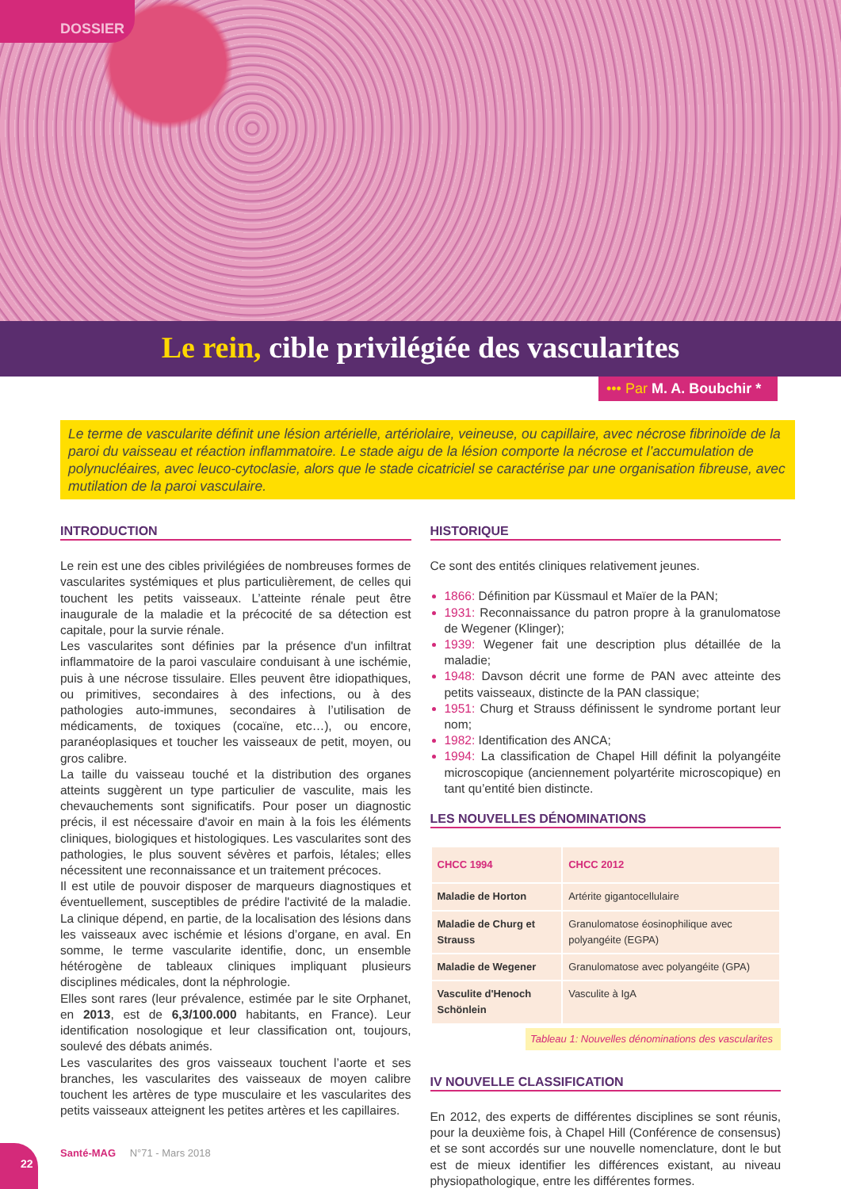DOSSIER
Le rein, cible privilégiée des vascularites
••• Par M. A. Boubchir *
Le terme de vascularite définit une lésion artérielle, artériolaire, veineuse, ou capillaire, avec nécrose fibrinoïde de la paroi du vaisseau et réaction inflammatoire. Le stade aigu de la lésion comporte la nécrose et l’accumulation de polynucléaires, avec leuco-cytoclasie, alors que le stade cicatriciel se caractérise par une organisation fibreuse, avec mutilation de la paroi vasculaire.
INTRODUCTION
Le rein est une des cibles privilégiées de nombreuses formes de vascularites systémiques et plus particulièrement, de celles qui touchent les petits vaisseaux. L’atteinte rénale peut être inaugurale de la maladie et la précocité de sa détection est capitale, pour la survie rénale.
Les vascularites sont définies par la présence d'un infiltrat inflammatoire de la paroi vasculaire conduisant à une ischémie, puis à une nécrose tissulaire. Elles peuvent être idiopathiques, ou primitives, secondaires à des infections, ou à des pathologies auto-immunes, secondaires à l’utilisation de médicaments, de toxiques (cocaïne, etc…), ou encore, paranéoplasiques et toucher les vaisseaux de petit, moyen, ou gros calibre.
La taille du vaisseau touché et la distribution des organes atteints suggèrent un type particulier de vasculite, mais les chevauchements sont significatifs. Pour poser un diagnostic précis, il est nécessaire d'avoir en main à la fois les éléments cliniques, biologiques et histologiques. Les vascularites sont des pathologies, le plus souvent sévères et parfois, létales; elles nécessitent une reconnaissance et un traitement précoces.
Il est utile de pouvoir disposer de marqueurs diagnostiques et éventuellement, susceptibles de prédire l'activité de la maladie. La clinique dépend, en partie, de la localisation des lésions dans les vaisseaux avec ischémie et lésions d’organe, en aval. En somme, le terme vascularite identifie, donc, un ensemble hétérogène de tableaux cliniques impliquant plusieurs disciplines médicales, dont la néphrologie.
Elles sont rares (leur prévalence, estimée par le site Orphanet, en 2013, est de 6,3/100.000 habitants, en France). Leur identification nosologique et leur classification ont, toujours, soulevé des débats animés.
Les vascularites des gros vaisseaux touchent l’aorte et ses branches, les vascularites des vaisseaux de moyen calibre touchent les artères de type musculaire et les vascularites des petits vaisseaux atteignent les petites artères et les capillaires.
HISTORIQUE
Ce sont des entités cliniques relativement jeunes.
1866: Définition par Küssmaul et Maïer de la PAN;
1931: Reconnaissance du patron propre à la granulomatose de Wegener (Klinger);
1939: Wegener fait une description plus détaillée de la maladie;
1948: Davson décrit une forme de PAN avec atteinte des petits vaisseaux, distincte de la PAN classique;
1951: Churg et Strauss définissent le syndrome portant leur nom;
1982: Identification des ANCA;
1994: La classification de Chapel Hill définit la polyangéite microscopique (anciennement polyartérite microscopique) en tant qu’entité bien distincte.
LES NOUVELLES DÉNOMINATIONS
| CHCC 1994 | CHCC 2012 |
| --- | --- |
| Maladie de Horton | Artérite gigantocellulaire |
| Maladie de Churg et Strauss | Granulomatose éosinophilique avec polyangéite (EGPA) |
| Maladie de Wegener | Granulomatose avec polyangéite (GPA) |
| Vasculite d'Henoch Schönlein | Vasculite à IgA |
Tableau 1: Nouvelles dénominations des vascularites
IV NOUVELLE CLASSIFICATION
En 2012, des experts de différentes disciplines se sont réunis, pour la deuxième fois, à Chapel Hill (Conférence de consensus) et se sont accordés sur une nouvelle nomenclature, dont le but est de mieux identifier les différences existant, au niveau physiopathologique, entre les différentes formes.
22 Santé-MAG N°71 - Mars 2018